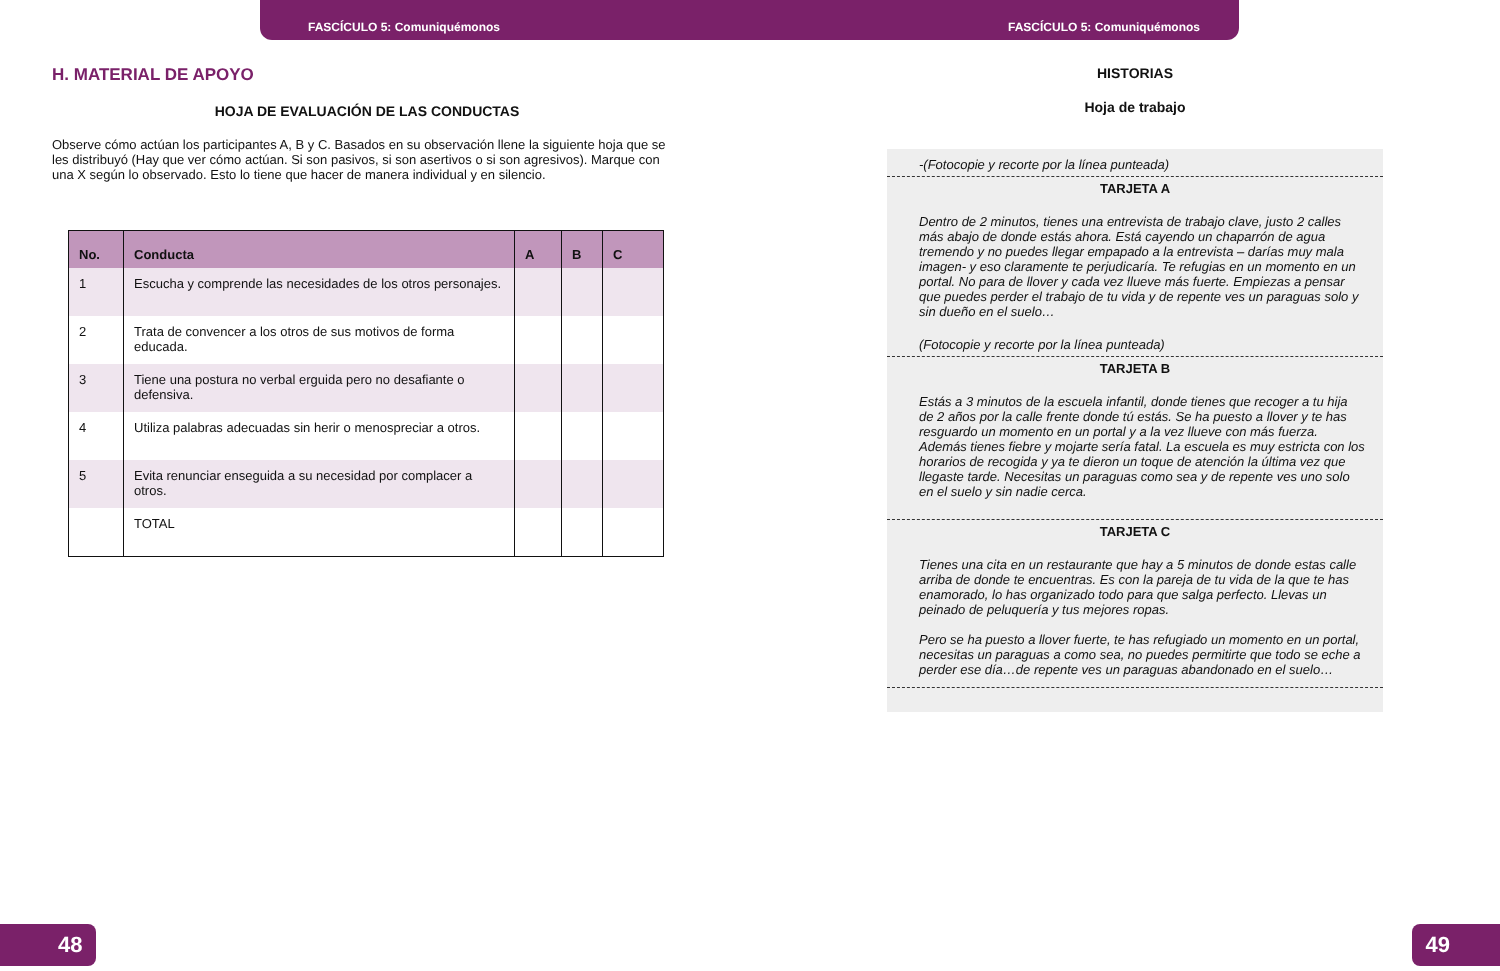FASCÍCULO 5: Comuniquémonos FASCÍCULO 5: Comuniquémonos
H. MATERIAL DE APOYO
HOJA DE EVALUACIÓN DE LAS CONDUCTAS
Observe cómo actúan los participantes A, B y C. Basados en su observación llene la siguiente hoja que se les distribuyó (Hay que ver cómo actúan. Si son pasivos, si son asertivos o si son agresivos). Marque con una X según lo observado. Esto lo tiene que hacer de manera individual y en silencio.
| No. | Conducta | A | B | C |
| --- | --- | --- | --- | --- |
| 1 | Escucha y comprende las necesidades de los otros personajes. | | | |
| 2 | Trata de convencer a los otros de sus motivos de forma educada. | | | |
| 3 | Tiene una postura no verbal erguida pero no desafiante o defensiva. | | | |
| 4 | Utiliza palabras adecuadas sin herir o menospreciar a otros. | | | |
| 5 | Evita renunciar enseguida a su necesidad por complacer a otros. | | | |
| | TOTAL | | | |
HISTORIAS
Hoja de trabajo
-(Fotocopie y recorte por la línea punteada)
TARJETA A
Dentro de 2 minutos, tienes una entrevista de trabajo clave, justo 2 calles más abajo de donde estás ahora. Está cayendo un chaparrón de agua tremendo y no puedes llegar empapado a la entrevista – darías muy mala imagen- y eso claramente te perjudicaría. Te refugias en un momento en un portal. No para de llover y cada vez llueve más fuerte. Empiezas a pensar que puedes perder el trabajo de tu vida y de repente ves un paraguas solo y sin dueño en el suelo…
(Fotocopie y recorte por la línea punteada)
TARJETA B
Estás a 3 minutos de la escuela infantil, donde tienes que recoger a tu hija de 2 años por la calle frente donde tú estás. Se ha puesto a llover y te has resguardo un momento en un portal y a la vez llueve con más fuerza. Además tienes fiebre y mojarte sería fatal. La escuela es muy estricta con los horarios de recogida y ya te dieron un toque de atención la última vez que llegaste tarde. Necesitas un paraguas como sea y de repente ves uno solo en el suelo y sin nadie cerca.
TARJETA C
Tienes una cita en un restaurante que hay a 5 minutos de donde estas calle arriba de donde te encuentras. Es con la pareja de tu vida de la que te has enamorado, lo has organizado todo para que salga perfecto. Llevas un peinado de peluquería y tus mejores ropas.
Pero se ha puesto a llover fuerte, te has refugiado un momento en un portal, necesitas un paraguas a como sea, no puedes permitirte que todo se eche a perder ese día…de repente ves un paraguas abandonado en el suelo…
48 49